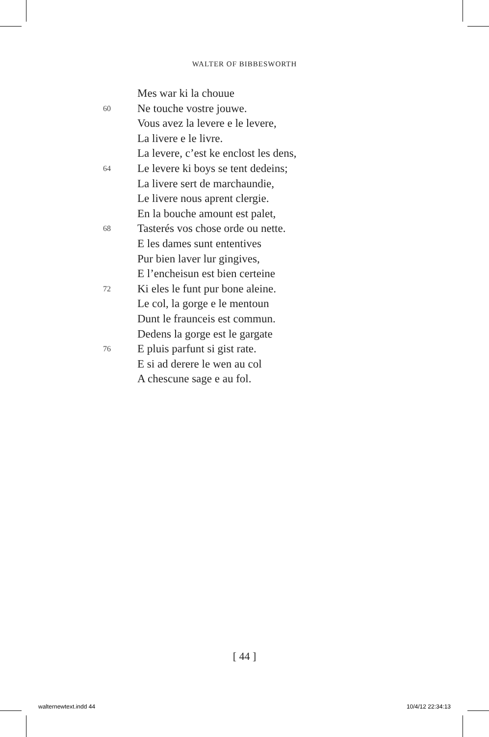WALTER OF BIBBESWORTH
Mes war ki la chouue
60 Ne touche vostre jouwe.
Vous avez la levere e le levere,
La livere e le livre.
La levere, c’est ke enclost les dens,
64 Le levere ki boys se tent dedeins;
La livere sert de marchaundie,
Le livere nous aprent clergie.
En la bouche amount est palet,
68 Tasterés vos chose orde ou nette.
E les dames sunt ententives
Pur bien laver lur gingives,
E l’encheisun est bien certeine
72 Ki eles le funt pur bone aleine.
Le col, la gorge e le mentoun
Dunt le fraunceis est commun.
Dedens la gorge est le gargate
76 E pluis parfunt si gist rate.
E si ad derere le wen au col
A chescune sage e au fol.
[ 44 ]
walternewtext.indd 44 10/4/12 22:34:13